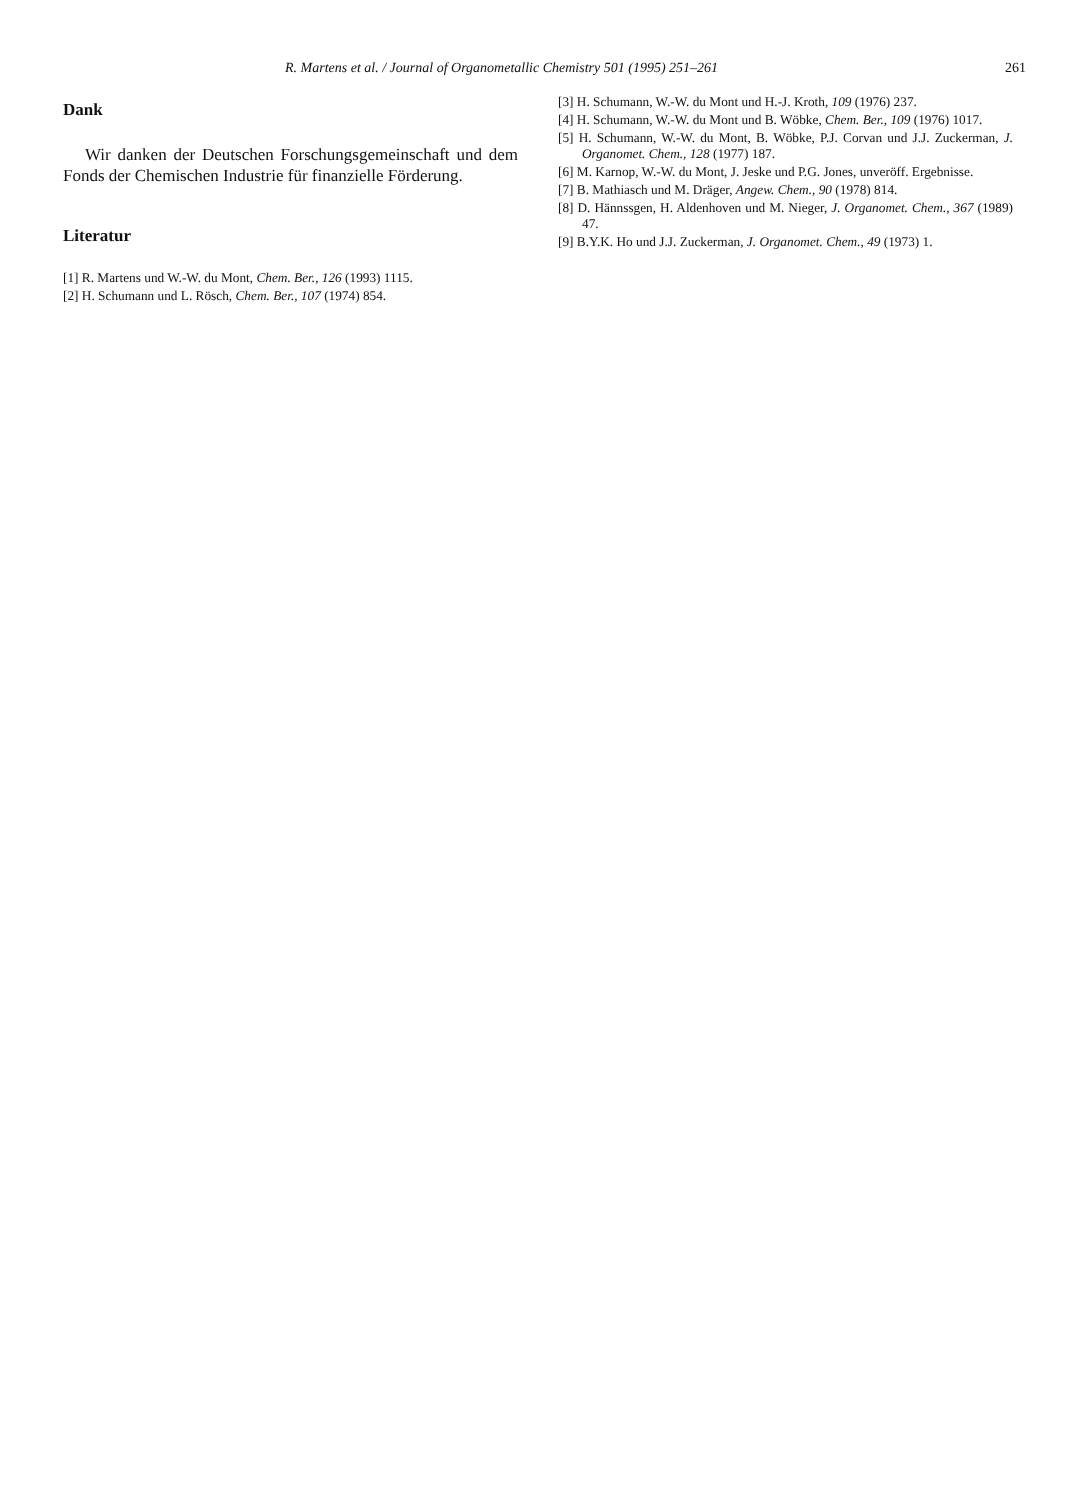R. Martens et al. / Journal of Organometallic Chemistry 501 (1995) 251–261 261
Dank
Wir danken der Deutschen Forschungsgemeinschaft und dem Fonds der Chemischen Industrie für finanzielle Förderung.
Literatur
[1] R. Martens und W.-W. du Mont, Chem. Ber., 126 (1993) 1115.
[2] H. Schumann und L. Rösch, Chem. Ber., 107 (1974) 854.
[3] H. Schumann, W.-W. du Mont und H.-J. Kroth, 109 (1976) 237.
[4] H. Schumann, W.-W. du Mont und B. Wöbke, Chem. Ber., 109 (1976) 1017.
[5] H. Schumann, W.-W. du Mont, B. Wöbke, P.J. Corvan und J.J. Zuckerman, J. Organomet. Chem., 128 (1977) 187.
[6] M. Karnop, W.-W. du Mont, J. Jeske und P.G. Jones, unveröff. Ergebnisse.
[7] B. Mathiasch und M. Dräger, Angew. Chem., 90 (1978) 814.
[8] D. Hännssgen, H. Aldenhoven und M. Nieger, J. Organomet. Chem., 367 (1989) 47.
[9] B.Y.K. Ho und J.J. Zuckerman, J. Organomet. Chem., 49 (1973) 1.